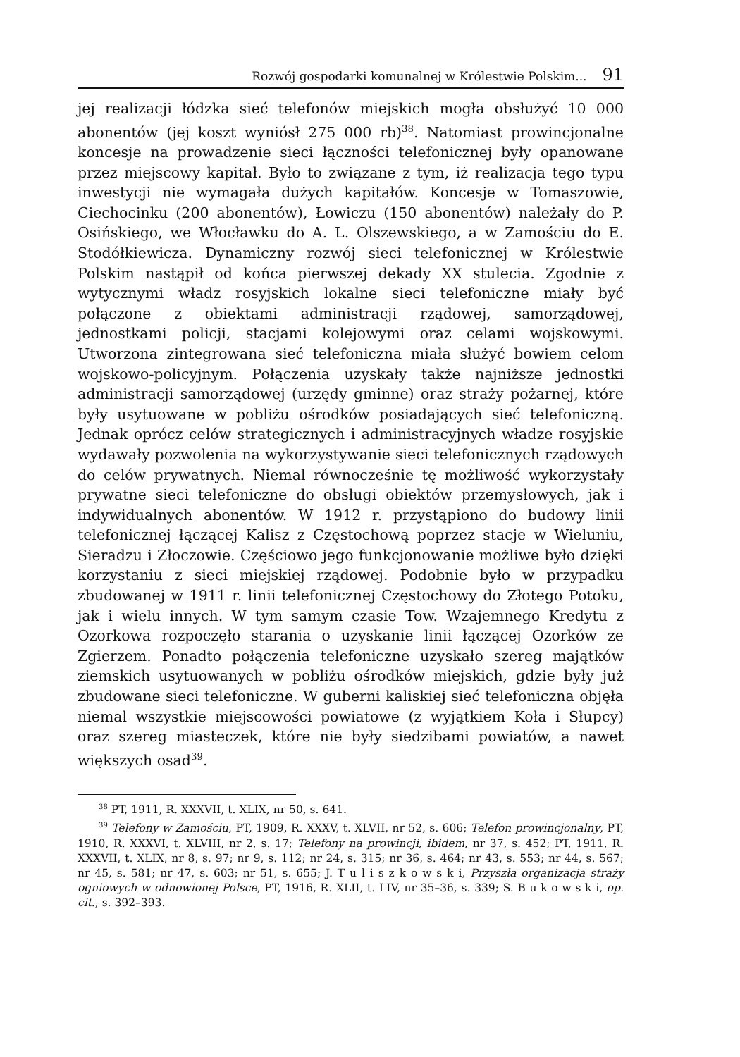Rozwój gospodarki komunalnej w Królestwie Polskim... 91
jej realizacji łódzka sieć telefonów miejskich mogła obsłużyć 10 000 abonentów (jej koszt wyniósł 275 000 rb)<sup>38</sup>. Natomiast prowincjonalne koncesje na prowadzenie sieci łączności telefonicznej były opanowane przez miejscowy kapitał. Było to związane z tym, iż realizacja tego typu inwestycji nie wymagała dużych kapitałów. Koncesje w Tomaszowie, Ciechocinku (200 abonentów), Łowiczu (150 abonentów) należały do P. Osińskiego, we Włocławku do A. L. Olszewskiego, a w Zamościu do E. Stodółkiewicza. Dynamiczny rozwój sieci telefonicznej w Królestwie Polskim nastąpił od końca pierwszej dekady XX stulecia. Zgodnie z wytycznymi władz rosyjskich lokalne sieci telefoniczne miały być połączone z obiektami administracji rządowej, samorządowej, jednostkami policji, stacjami kolejowymi oraz celami wojskowymi. Utworzona zintegrowana sieć telefoniczna miała służyć bowiem celom wojskowo-policyjnym. Połączenia uzyskały także najniższe jednostki administracji samorządowej (urzędy gminne) oraz straży pożarnej, które były usytuowane w pobliżu ośrodków posiadających sieć telefoniczną. Jednak oprócz celów strategicznych i administracyjnych władze rosyjskie wydawały pozwolenia na wykorzystywanie sieci telefonicznych rządowych do celów prywatnych. Niemal równocześnie tę możliwość wykorzystały prywatne sieci telefoniczne do obsługi obiektów przemysłowych, jak i indywidualnych abonentów. W 1912 r. przystąpiono do budowy linii telefonicznej łączącej Kalisz z Częstochową poprzez stacje w Wieluniu, Sieradzu i Złoczowie. Częściowo jego funkcjonowanie możliwe było dzięki korzystaniu z sieci miejskiej rządowej. Podobnie było w przypadku zbudowanej w 1911 r. linii telefonicznej Częstochowy do Złotego Potoku, jak i wielu innych. W tym samym czasie Tow. Wzajemnego Kredytu z Ozorkowa rozpoczęło starania o uzyskanie linii łączącej Ozorków ze Zgierzem. Ponadto połączenia telefoniczne uzyskało szereg majątków ziemskich usytuowanych w pobliżu ośrodków miejskich, gdzie były już zbudowane sieci telefoniczne. W guberni kaliskiej sieć telefoniczna objęła niemal wszystkie miejscowości powiatowe (z wyjątkiem Koła i Słupcy) oraz szereg miasteczek, które nie były siedzibami powiatów, a nawet większych osad<sup>39</sup>.
<sup>38</sup> PT, 1911, R. XXXVII, t. XLIX, nr 50, s. 641.
<sup>39</sup> Telefony w Zamościu, PT, 1909, R. XXXV, t. XLVII, nr 52, s. 606; Telefon prowincjonalny, PT, 1910, R. XXXVI, t. XLVIII, nr 2, s. 17; Telefony na prowincji, ibidem, nr 37, s. 452; PT, 1911, R. XXXVII, t. XLIX, nr 8, s. 97; nr 9, s. 112; nr 24, s. 315; nr 36, s. 464; nr 43, s. 553; nr 44, s. 567; nr 45, s. 581; nr 47, s. 603; nr 51, s. 655; J. T u l i s z k o w s k i, Przyszła organizacja straży ogniowych w odnowionej Polsce, PT, 1916, R. XLII, t. LIV, nr 35–36, s. 339; S. B u k o w s k i, op. cit., s. 392–393.